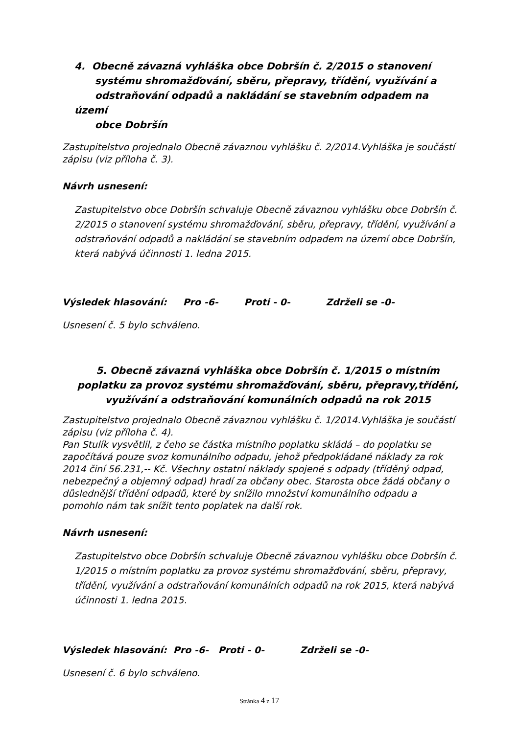4. Obecně závazná vyhláška obce Dobršín č. 2/2015 o stanovení
systému shromažďování, sběru, přepravy, třídění, využívání a
odstraňování odpadů a nakládání se stavebním odpadem na území
obce Dobršín
Zastupitelstvo projednalo Obecně závaznou vyhlášku č. 2/2014.Vyhláška je součástí zápisu (viz příloha č. 3).
Návrh usnesení:
Zastupitelstvo obce Dobršín schvaluje Obecně závaznou vyhlášku obce Dobršín č. 2/2015 o stanovení systému shromažďování, sběru, přepravy, třídění, využívání a odstraňování odpadů a nakládání se stavebním odpadem na území obce Dobršín, která nabývá účinnosti 1. ledna 2015.
Výsledek hlasování: Pro -6- Proti - 0- Zdrželi se -0-
Usnesení č. 5 bylo schváleno.
5. Obecně závazná vyhláška obce Dobršín č. 1/2015 o místním poplatku za provoz systému shromažďování, sběru, přepravy,třídění, využívání a odstraňování komunálních odpadů na rok 2015
Zastupitelstvo projednalo Obecně závaznou vyhlášku č. 1/2014.Vyhláška je součástí zápisu (viz příloha č. 4).
Pan Stulík vysvětlil, z čeho se částka místního poplatku skládá – do poplatku se započítává pouze svoz komunálního odpadu, jehož předpokládané náklady za rok 2014 činí 56.231,-- Kč. Všechny ostatní náklady spojené s odpady (tříděný odpad, nebezpečný a objemný odpad) hradí za občany obec. Starosta obce žádá občany o důslednější třídění odpadů, které by snížilo množství komunálního odpadu a pomohlo nám tak snížit tento poplatek na další rok.
Návrh usnesení:
Zastupitelstvo obce Dobršín schvaluje Obecně závaznou vyhlášku obce Dobršín č. 1/2015 o místním poplatku za provoz systému shromažďování, sběru, přepravy, třídění, využívání a odstraňování komunálních odpadů na rok 2015, která nabývá účinnosti 1. ledna 2015.
Výsledek hlasování: Pro -6- Proti - 0- Zdrželi se -0-
Usnesení č. 6 bylo schváleno.
Stránka 4 z 17